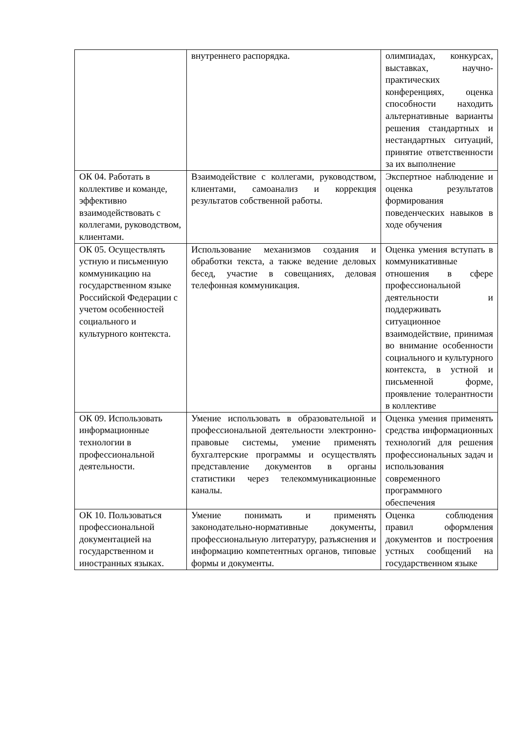| | внутреннего распорядка. | олимпиадах, конкурсах, выставках, научно-практических конференциях, оценка способности находить альтернативные варианты решения стандартных и нестандартных ситуаций, принятие ответственности за их выполнение |
| ОК 04. Работать в коллективе и команде, эффективно взаимодействовать с коллегами, руководством, клиентами. | Взаимодействие с коллегами, руководством, клиентами, самоанализ и коррекция результатов собственной работы. | Экспертное наблюдение и оценка результатов формирования поведенческих навыков в ходе обучения |
| ОК 05. Осуществлять устную и письменную коммуникацию на государственном языке Российской Федерации с учетом особенностей социального и культурного контекста. | Использование механизмов создания и обработки текста, а также ведение деловых бесед, участие в совещаниях, деловая телефонная коммуникация. | Оценка умения вступать в коммуникативные отношения в сфере профессиональной деятельности и поддерживать ситуационное взаимодействие, принимая во внимание особенности социального и культурного контекста, в устной и письменной форме, проявление толерантности в коллективе |
| ОК 09. Использовать информационные технологии в профессиональной деятельности. | Умение использовать в образовательной и профессиональной деятельности электронно-правовые системы, умение применять бухгалтерские программы и осуществлять представление документов в органы статистики через телекоммуникационные каналы. | Оценка умения применять средства информационных технологий для решения профессиональных задач и использования современного программного обеспечения |
| ОК 10. Пользоваться профессиональной документацией на государственном и иностранных языках. | Умение понимать и применять законодательно-нормативные документы, профессиональную литературу, разъяснения и информацию компетентных органов, типовые формы и документы. | Оценка соблюдения правил оформления документов и построения устных сообщений на государственном языке |